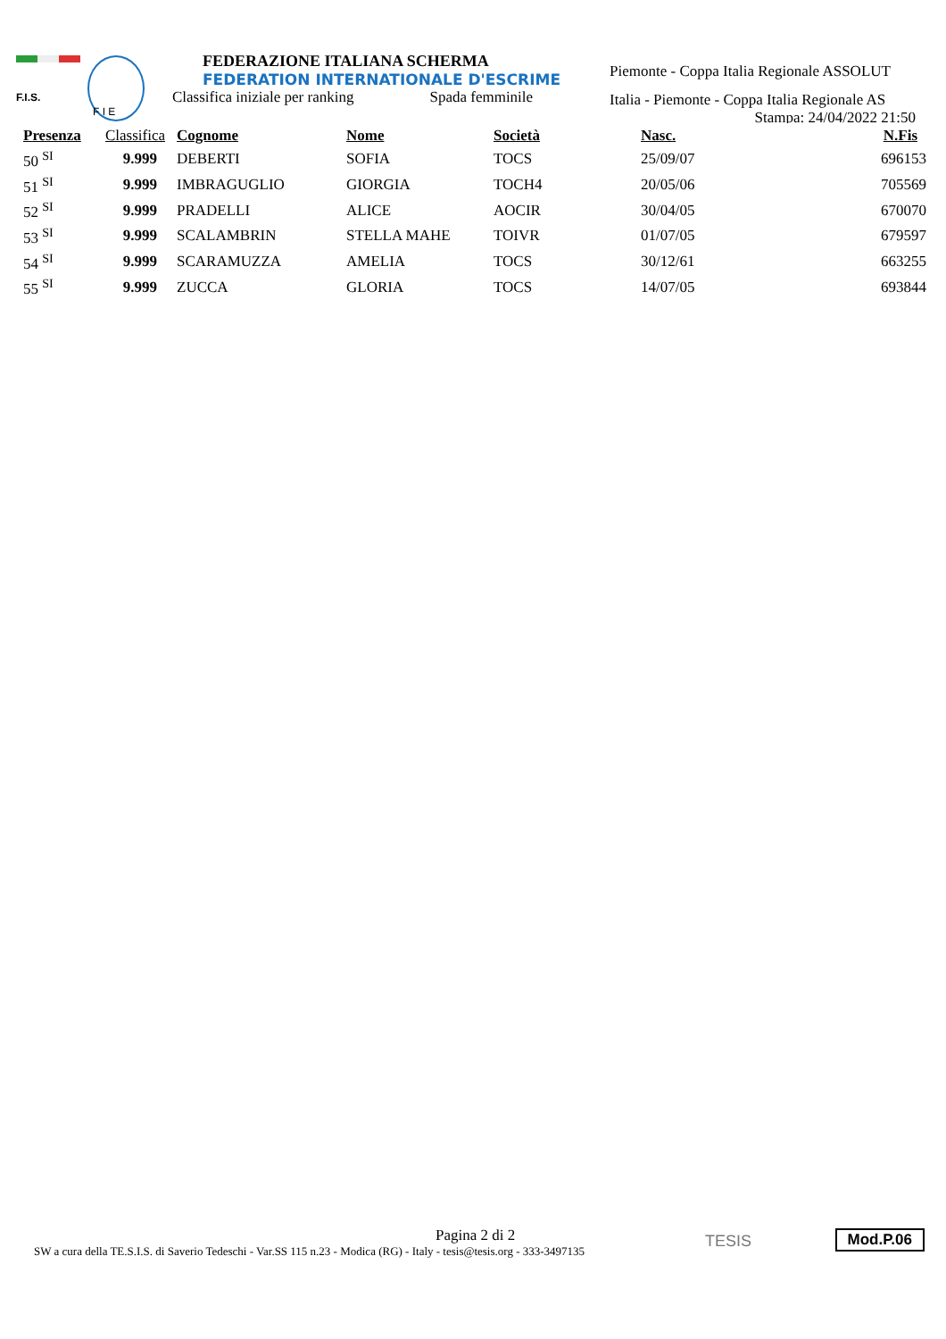F.I.S.
F I E
FEDERAZIONE ITALIANA SCHERMA
FEDERATION INTERNATIONALE D'ESCRIME
Classifica iniziale per ranking Spada femminile
Piemonte - Coppa Italia Regionale ASSOLUT
Italia - Piemonte - Coppa Italia Regionale AS
Stampa: 24/04/2022 21:50
| Presenza | Classifica | Cognome | Nome | Società | Nasc. | N.Fis |
| --- | --- | --- | --- | --- | --- | --- |
| 50 <sup>SI</sup> | 9.999 | DEBERTI | SOFIA | TOCS | 25/09/07 | 696153 |
| 51 <sup>SI</sup> | 9.999 | IMBRAGUGLIO | GIORGIA | TOCH4 | 20/05/06 | 705569 |
| 52 <sup>SI</sup> | 9.999 | PRADELLI | ALICE | AOCIR | 30/04/05 | 670070 |
| 53 <sup>SI</sup> | 9.999 | SCALAMBRIN | STELLA MAHE | TOIVR | 01/07/05 | 679597 |
| 54 <sup>SI</sup> | 9.999 | SCARAMUZZA | AMELIA | TOCS | 30/12/61 | 663255 |
| 55 <sup>SI</sup> | 9.999 | ZUCCA | GLORIA | TOCS | 14/07/05 | 693844 |
Pagina 2 di 2
SW a cura della TE.S.I.S. di Saverio Tedeschi - Var.SS 115 n.23 - Modica (RG) - Italy - tesis@tesis.org - 333-3497135
TESIS Mod.P.06